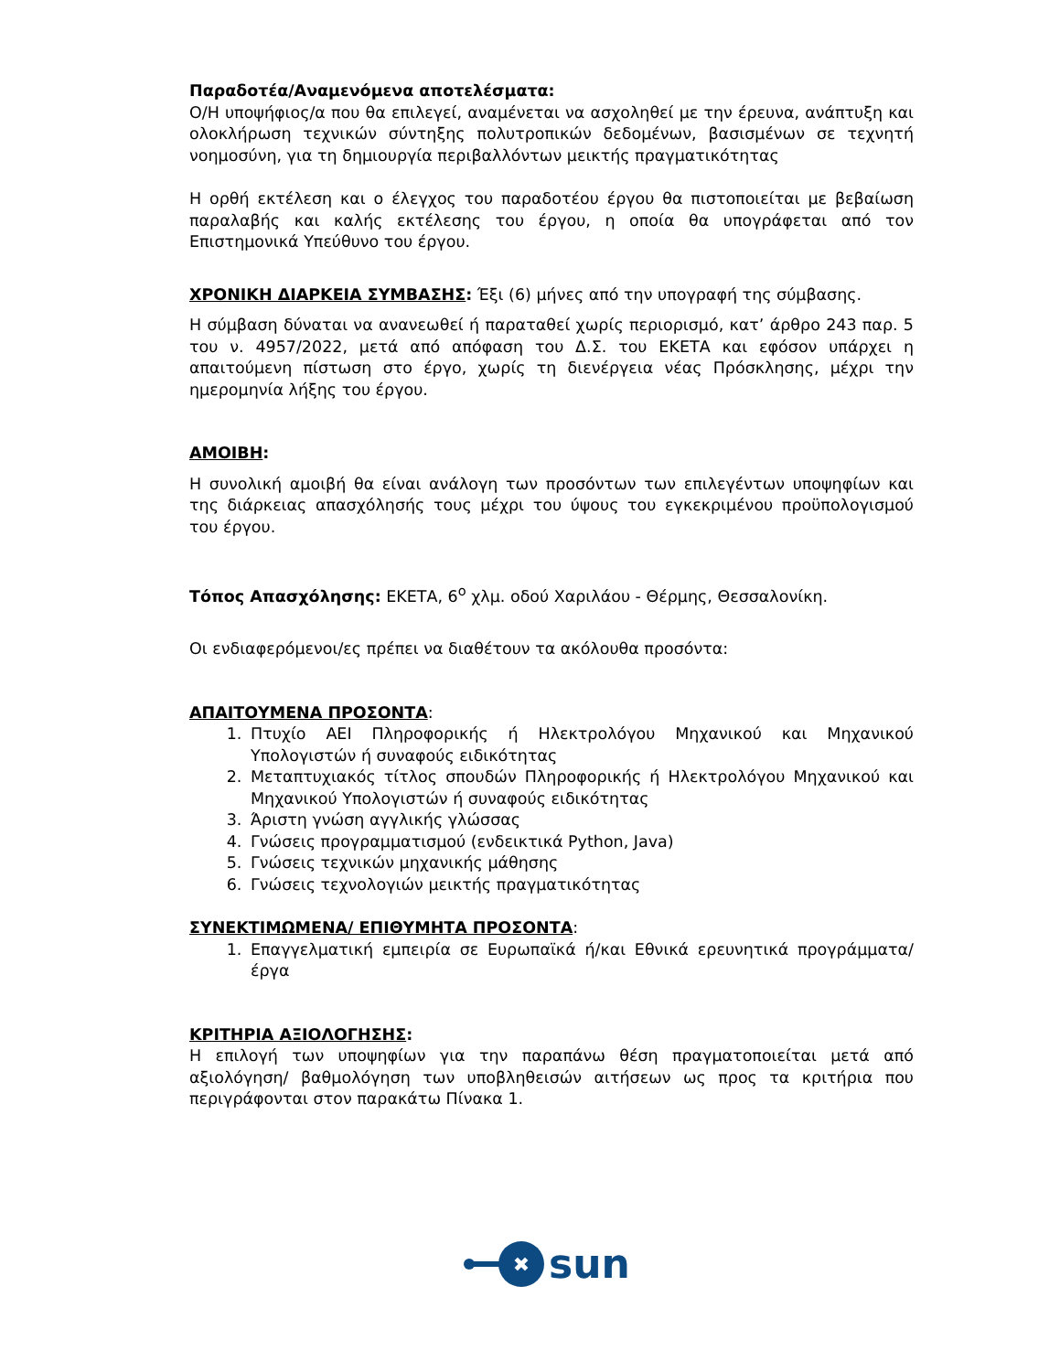Παραδοτέα/Αναμενόμενα αποτελέσματα:
Ο/Η υποψήφιος/α που θα επιλεγεί, αναμένεται να ασχοληθεί με την έρευνα, ανάπτυξη και ολοκλήρωση τεχνικών σύντηξης πολυτροπικών δεδομένων, βασισμένων σε τεχνητή νοημοσύνη, για τη δημιουργία περιβαλλόντων μεικτής πραγματικότητας
Η ορθή εκτέλεση και ο έλεγχος του παραδοτέου έργου θα πιστοποιείται με βεβαίωση παραλαβής και καλής εκτέλεσης του έργου, η οποία θα υπογράφεται από τον Επιστημονικά Υπεύθυνο του έργου.
ΧΡΟΝΙΚΗ ΔΙΑΡΚΕΙΑ ΣΥΜΒΑΣΗΣ: Έξι (6) μήνες από την υπογραφή της σύμβασης.
Η σύμβαση δύναται να ανανεωθεί ή παραταθεί χωρίς περιορισμό, κατ’ άρθρο 243 παρ. 5 του ν. 4957/2022, μετά από απόφαση του Δ.Σ. του ΕΚΕΤΑ και εφόσον υπάρχει η απαιτούμενη πίστωση στο έργο, χωρίς τη διενέργεια νέας Πρόσκλησης, μέχρι την ημερομηνία λήξης του έργου.
ΑΜΟΙΒΗ:
Η συνολική αμοιβή θα είναι ανάλογη των προσόντων των επιλεγέντων υποψηφίων και της διάρκειας απασχόλησής τους μέχρι του ύψους του εγκεκριμένου προϋπολογισμού του έργου.
Τόπος Απασχόλησης: ΕΚΕΤΑ, 6<sup>ο</sup> χλμ. οδού Χαριλάου - Θέρμης, Θεσσαλονίκη.
Οι ενδιαφερόμενοι/ες πρέπει να διαθέτουν τα ακόλουθα προσόντα:
ΑΠΑΙΤΟΥΜΕΝΑ ΠΡΟΣΟΝΤΑ:
1. Πτυχίο ΑΕΙ Πληροφορικής ή Ηλεκτρολόγου Μηχανικού και Μηχανικού Υπολογιστών ή συναφούς ειδικότητας
2. Μεταπτυχιακός τίτλος σπουδών Πληροφορικής ή Ηλεκτρολόγου Μηχανικού και Μηχανικού Υπολογιστών ή συναφούς ειδικότητας
3. Άριστη γνώση αγγλικής γλώσσας
4. Γνώσεις προγραμματισμού (ενδεικτικά Python, Java)
5. Γνώσεις τεχνικών μηχανικής μάθησης
6. Γνώσεις τεχνολογιών μεικτής πραγματικότητας
ΣΥΝΕΚΤΙΜΩΜΕΝΑ/ ΕΠΙΘΥΜΗΤΑ ΠΡΟΣΟΝΤΑ:
1. Επαγγελματική εμπειρία σε Ευρωπαϊκά ή/και Εθνικά ερευνητικά προγράμματα/έργα
ΚΡΙΤΗΡΙΑ ΑΞΙΟΛΟΓΗΣΗΣ:
Η επιλογή των υποψηφίων για την παραπάνω θέση πραγματοποιείται μετά από αξιολόγηση/ βαθμολόγηση των υποβληθεισών αιτήσεων ως προς τα κριτήρια που περιγράφονται στον παρακάτω Πίνακα 1.
✖
sun